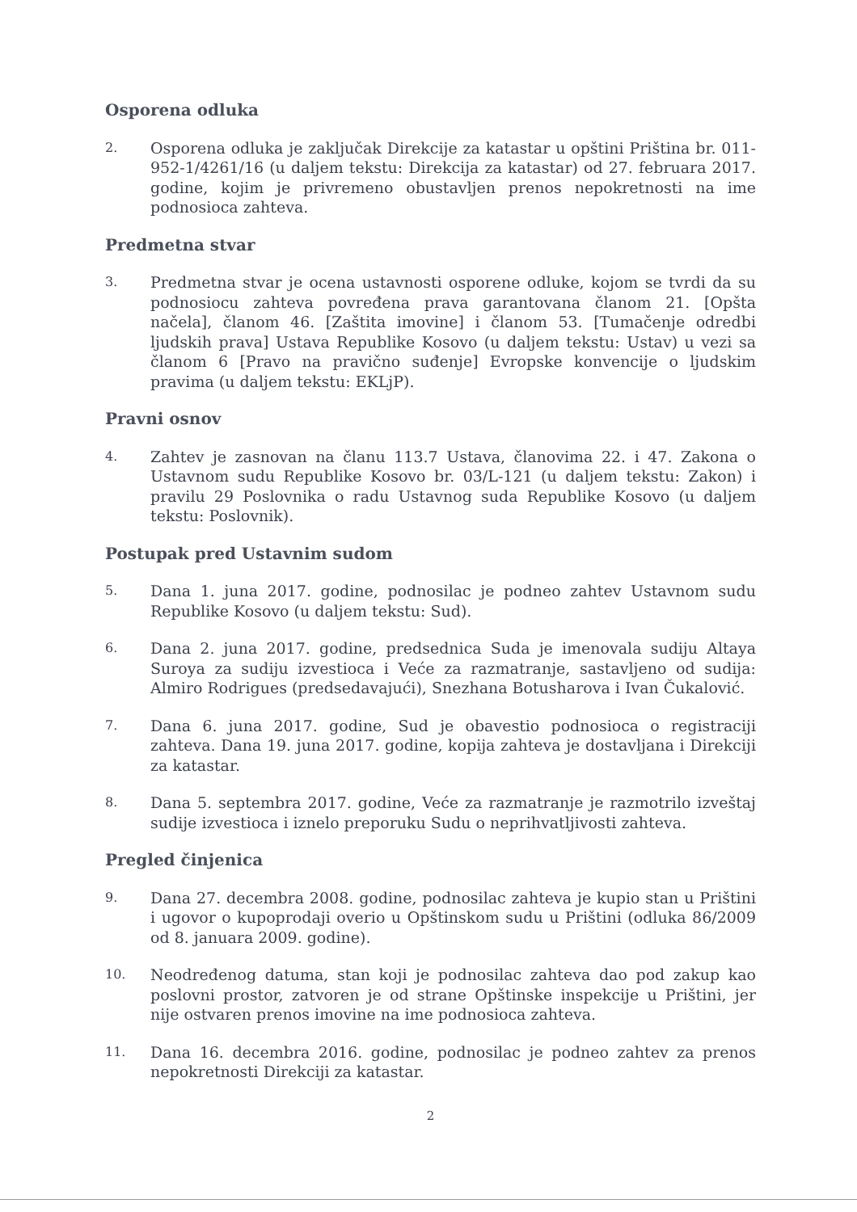Osporena odluka
2.
Osporena odluka je zaključak Direkcije za katastar u opštini Priština br. 011-952-1/4261/16 (u daljem tekstu: Direkcija za katastar) od 27. februara 2017. godine, kojim je privremeno obustavljen prenos nepokretnosti na ime podnosioca zahteva.
Predmetna stvar
3.
Predmetna stvar je ocena ustavnosti osporene odluke, kojom se tvrdi da su podnosiocu zahteva povređena prava garantovana članom 21. [Opšta načela], članom 46. [Zaštita imovine] i članom 53. [Tumačenje odredbi ljudskih prava] Ustava Republike Kosovo (u daljem tekstu: Ustav) u vezi sa članom 6 [Pravo na pravično suđenje] Evropske konvencije o ljudskim pravima (u daljem tekstu: EKLjP).
Pravni osnov
4.
Zahtev je zasnovan na članu 113.7 Ustava, članovima 22. i 47. Zakona o Ustavnom sudu Republike Kosovo br. 03/L-121 (u daljem tekstu: Zakon) i pravilu 29 Poslovnika o radu Ustavnog suda Republike Kosovo (u daljem tekstu: Poslovnik).
Postupak pred Ustavnim sudom
5.
Dana 1. juna 2017. godine, podnosilac je podneo zahtev Ustavnom sudu Republike Kosovo (u daljem tekstu: Sud).
6.
Dana 2. juna 2017. godine, predsednica Suda je imenovala sudiju Altaya Suroya za sudiju izvestioca i Veće za razmatranje, sastavljeno od sudija: Almiro Rodrigues (predsedavajući), Snezhana Botusharova i Ivan Čukalović.
7.
Dana 6. juna 2017. godine, Sud je obavestio podnosioca o registraciji zahteva. Dana 19. juna 2017. godine, kopija zahteva je dostavljana i Direkciji za katastar.
8.
Dana 5. septembra 2017. godine, Veće za razmatranje je razmotrilo izveštaj sudije izvestioca i iznelo preporuku Sudu o neprihvatljivosti zahteva.
Pregled činjenica
9.
Dana 27. decembra 2008. godine, podnosilac zahteva je kupio stan u Prištini i ugovor o kupoprodaji overio u Opštinskom sudu u Prištini (odluka 86/2009 od 8. januara 2009. godine).
10.
Neodređenog datuma, stan koji je podnosilac zahteva dao pod zakup kao poslovni prostor, zatvoren je od strane Opštinske inspekcije u Prištini, jer nije ostvaren prenos imovine na ime podnosioca zahteva.
11.
Dana 16. decembra 2016. godine, podnosilac je podneo zahtev za prenos nepokretnosti Direkciji za katastar.
2